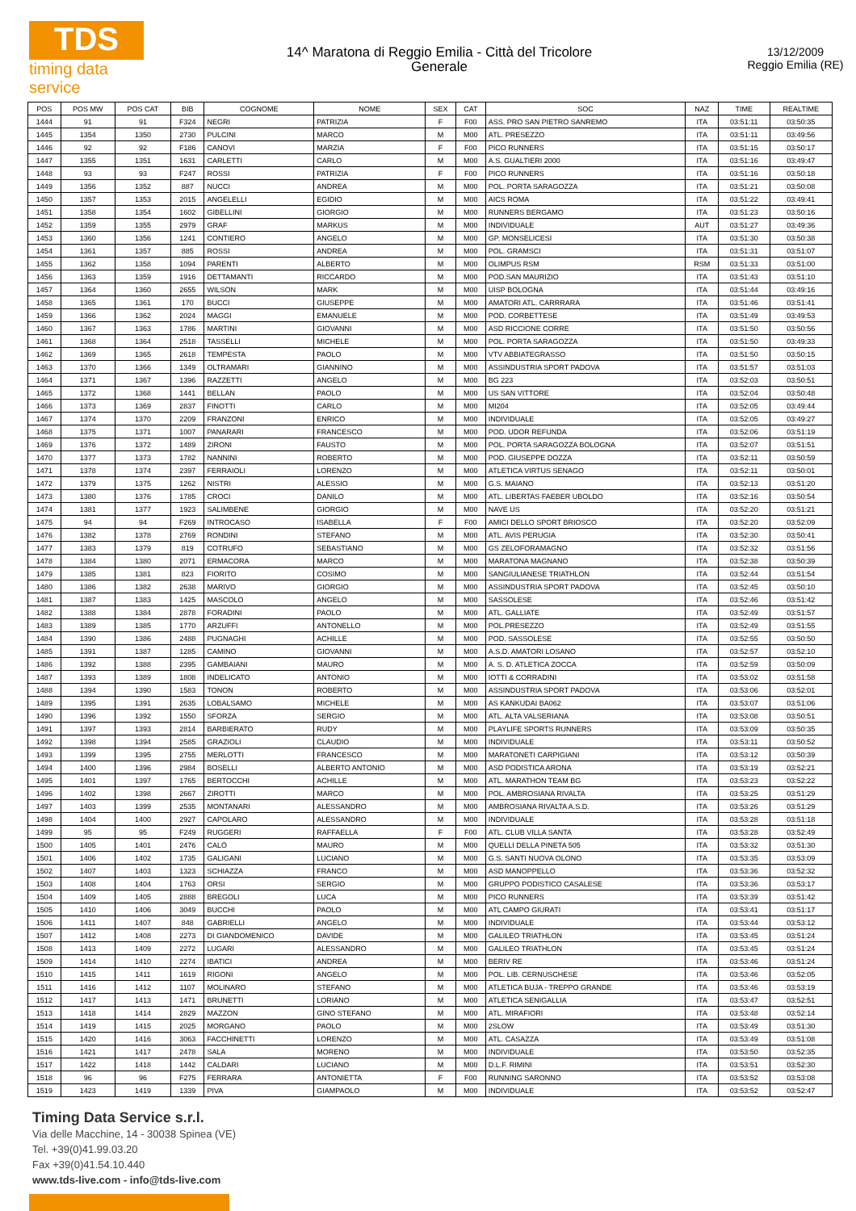TDS
timing data service
14^ Maratona di Reggio Emilia - Città del Tricolore
Generale
13/12/2009
Reggio Emilia (RE)
| POS | POS MW | POS CAT | BIB | COGNOME | NOME | SEX | CAT | SOC | NAZ | TIME | REALTIME |
| --- | --- | --- | --- | --- | --- | --- | --- | --- | --- | --- | --- |
| 1444 | 91 | 91 | F324 | NEGRI | PATRIZIA | F | F00 | ASS. PRO SAN PIETRO SANREMO | ITA | 03:51:11 | 03:50:35 |
| 1445 | 1354 | 1350 | 2730 | PULCINI | MARCO | M | M00 | ATL. PRESEZZO | ITA | 03:51:11 | 03:49:56 |
| 1446 | 92 | 92 | F186 | CANOVI | MARZIA | F | F00 | PICO RUNNERS | ITA | 03:51:15 | 03:50:17 |
| 1447 | 1355 | 1351 | 1631 | CARLETTI | CARLO | M | M00 | A.S. GUALTIERI 2000 | ITA | 03:51:16 | 03:49:47 |
| 1448 | 93 | 93 | F247 | ROSSI | PATRIZIA | F | F00 | PICO RUNNERS | ITA | 03:51:16 | 03:50:18 |
| 1449 | 1356 | 1352 | 887 | NUCCI | ANDREA | M | M00 | POL. PORTA SARAGOZZA | ITA | 03:51:21 | 03:50:08 |
| 1450 | 1357 | 1353 | 2015 | ANGELELLI | EGIDIO | M | M00 | AICS ROMA | ITA | 03:51:22 | 03:49:41 |
| 1451 | 1358 | 1354 | 1602 | GIBELLINI | GIORGIO | M | M00 | RUNNERS BERGAMO | ITA | 03:51:23 | 03:50:16 |
| 1452 | 1359 | 1355 | 2979 | GRAF | MARKUS | M | M00 | INDIVIDUALE | AUT | 03:51:27 | 03:49:36 |
| 1453 | 1360 | 1356 | 1241 | CONTIERO | ANGELO | M | M00 | GP. MONSELICESI | ITA | 03:51:30 | 03:50:38 |
| 1454 | 1361 | 1357 | 885 | ROSSI | ANDREA | M | M00 | POL. GRAMSCI | ITA | 03:51:31 | 03:51:07 |
| 1455 | 1362 | 1358 | 1094 | PARENTI | ALBERTO | M | M00 | OLIMPUS RSM | RSM | 03:51:33 | 03:51:00 |
| 1456 | 1363 | 1359 | 1916 | DETTAMANTI | RICCARDO | M | M00 | POD.SAN MAURIZIO | ITA | 03:51:43 | 03:51:10 |
| 1457 | 1364 | 1360 | 2655 | WILSON | MARK | M | M00 | UISP BOLOGNA | ITA | 03:51:44 | 03:49:16 |
| 1458 | 1365 | 1361 | 170 | BUCCI | GIUSEPPE | M | M00 | AMATORI ATL. CARRRARA | ITA | 03:51:46 | 03:51:41 |
| 1459 | 1366 | 1362 | 2024 | MAGGI | EMANUELE | M | M00 | POD. CORBETTESE | ITA | 03:51:49 | 03:49:53 |
| 1460 | 1367 | 1363 | 1786 | MARTINI | GIOVANNI | M | M00 | ASD RICCIONE CORRE | ITA | 03:51:50 | 03:50:56 |
| 1461 | 1368 | 1364 | 2518 | TASSELLI | MICHELE | M | M00 | POL. PORTA SARAGOZZA | ITA | 03:51:50 | 03:49:33 |
| 1462 | 1369 | 1365 | 2618 | TEMPESTA | PAOLO | M | M00 | VTV ABBIATEGRASSO | ITA | 03:51:50 | 03:50:15 |
| 1463 | 1370 | 1366 | 1349 | OLTRAMARI | GIANNINO | M | M00 | ASSINDUSTRIA SPORT PADOVA | ITA | 03:51:57 | 03:51:03 |
| 1464 | 1371 | 1367 | 1396 | RAZZETTI | ANGELO | M | M00 | BG 223 | ITA | 03:52:03 | 03:50:51 |
| 1465 | 1372 | 1368 | 1441 | BELLAN | PAOLO | M | M00 | US SAN VITTORE | ITA | 03:52:04 | 03:50:48 |
| 1466 | 1373 | 1369 | 2837 | FINOTTI | CARLO | M | M00 | MI204 | ITA | 03:52:05 | 03:49:44 |
| 1467 | 1374 | 1370 | 2209 | FRANZONI | ENRICO | M | M00 | INDIVIDUALE | ITA | 03:52:05 | 03:49:27 |
| 1468 | 1375 | 1371 | 1007 | PANARARI | FRANCESCO | M | M00 | POD. UDOR REFUNDA | ITA | 03:52:06 | 03:51:19 |
| 1469 | 1376 | 1372 | 1489 | ZIRONI | FAUSTO | M | M00 | POL. PORTA SARAGOZZA BOLOGNA | ITA | 03:52:07 | 03:51:51 |
| 1470 | 1377 | 1373 | 1782 | NANNINI | ROBERTO | M | M00 | POD. GIUSEPPE DOZZA | ITA | 03:52:11 | 03:50:59 |
| 1471 | 1378 | 1374 | 2397 | FERRAIOLI | LORENZO | M | M00 | ATLETICA VIRTUS SENAGO | ITA | 03:52:11 | 03:50:01 |
| 1472 | 1379 | 1375 | 1262 | NISTRI | ALESSIO | M | M00 | G.S. MAIANO | ITA | 03:52:13 | 03:51:20 |
| 1473 | 1380 | 1376 | 1785 | CROCI | DANILO | M | M00 | ATL. LIBERTAS FAEBER UBOLDO | ITA | 03:52:16 | 03:50:54 |
| 1474 | 1381 | 1377 | 1923 | SALIMBENE | GIORGIO | M | M00 | NAVE US | ITA | 03:52:20 | 03:51:21 |
| 1475 | 94 | 94 | F269 | INTROCASO | ISABELLA | F | F00 | AMICI DELLO SPORT BRIOSCO | ITA | 03:52:20 | 03:52:09 |
| 1476 | 1382 | 1378 | 2769 | RONDINI | STEFANO | M | M00 | ATL. AVIS PERUGIA | ITA | 03:52:30 | 03:50:41 |
| 1477 | 1383 | 1379 | 819 | COTRUFO | SEBASTIANO | M | M00 | GS ZELOFORAMAGNO | ITA | 03:52:32 | 03:51:56 |
| 1478 | 1384 | 1380 | 2071 | ERMACORA | MARCO | M | M00 | MARATONA MAGNANO | ITA | 03:52:38 | 03:50:39 |
| 1479 | 1385 | 1381 | 823 | FIORITO | COSIMO | M | M00 | SANGIULIANESE TRIATHLON | ITA | 03:52:44 | 03:51:54 |
| 1480 | 1386 | 1382 | 2638 | MARIVO | GIORGIO | M | M00 | ASSINDUSTRIA SPORT PADOVA | ITA | 03:52:45 | 03:50:10 |
| 1481 | 1387 | 1383 | 1425 | MASCOLO | ANGELO | M | M00 | SASSOLESE | ITA | 03:52:46 | 03:51:42 |
| 1482 | 1388 | 1384 | 2878 | FORADINI | PAOLO | M | M00 | ATL. GALLIATE | ITA | 03:52:49 | 03:51:57 |
| 1483 | 1389 | 1385 | 1770 | ARZUFFI | ANTONELLO | M | M00 | POL.PRESEZZO | ITA | 03:52:49 | 03:51:55 |
| 1484 | 1390 | 1386 | 2488 | PUGNAGHI | ACHILLE | M | M00 | POD. SASSOLESE | ITA | 03:52:55 | 03:50:50 |
| 1485 | 1391 | 1387 | 1285 | CAMINO | GIOVANNI | M | M00 | A.S.D. AMATORI LOSANO | ITA | 03:52:57 | 03:52:10 |
| 1486 | 1392 | 1388 | 2395 | GAMBAIANI | MAURO | M | M00 | A. S. D. ATLETICA ZOCCA | ITA | 03:52:59 | 03:50:09 |
| 1487 | 1393 | 1389 | 1808 | INDELICATO | ANTONIO | M | M00 | IOTTI & CORRADINI | ITA | 03:53:02 | 03:51:58 |
| 1488 | 1394 | 1390 | 1583 | TONON | ROBERTO | M | M00 | ASSINDUSTRIA SPORT PADOVA | ITA | 03:53:06 | 03:52:01 |
| 1489 | 1395 | 1391 | 2635 | LOBALSAMO | MICHELE | M | M00 | AS KANKUDAI BA062 | ITA | 03:53:07 | 03:51:06 |
| 1490 | 1396 | 1392 | 1550 | SFORZA | SERGIO | M | M00 | ATL. ALTA VALSERIANA | ITA | 03:53:08 | 03:50:51 |
| 1491 | 1397 | 1393 | 2814 | BARBIERATO | RUDY | M | M00 | PLAYLIFE SPORTS RUNNERS | ITA | 03:53:09 | 03:50:35 |
| 1492 | 1398 | 1394 | 2585 | GRAZIOLI | CLAUDIO | M | M00 | INDIVIDUALE | ITA | 03:53:11 | 03:50:52 |
| 1493 | 1399 | 1395 | 2755 | MERLOTTI | FRANCESCO | M | M00 | MARATONETI CARPIGIANI | ITA | 03:53:12 | 03:50:39 |
| 1494 | 1400 | 1396 | 2984 | BOSELLI | ALBERTO ANTONIO | M | M00 | ASD PODISTICA ARONA | ITA | 03:53:19 | 03:52:21 |
| 1495 | 1401 | 1397 | 1765 | BERTOCCHI | ACHILLE | M | M00 | ATL. MARATHON TEAM BG | ITA | 03:53:23 | 03:52:22 |
| 1496 | 1402 | 1398 | 2667 | ZIROTTI | MARCO | M | M00 | POL. AMBROSIANA RIVALTA | ITA | 03:53:25 | 03:51:29 |
| 1497 | 1403 | 1399 | 2535 | MONTANARI | ALESSANDRO | M | M00 | AMBROSIANA RIVALTA A.S.D. | ITA | 03:53:26 | 03:51:29 |
| 1498 | 1404 | 1400 | 2927 | CAPOLARO | ALESSANDRO | M | M00 | INDIVIDUALE | ITA | 03:53:28 | 03:51:18 |
| 1499 | 95 | 95 | F249 | RUGGERI | RAFFAELLA | F | F00 | ATL. CLUB VILLA SANTA | ITA | 03:53:28 | 03:52:49 |
| 1500 | 1405 | 1401 | 2476 | CALÒ | MAURO | M | M00 | QUELLI DELLA PINETA 505 | ITA | 03:53:32 | 03:51:30 |
| 1501 | 1406 | 1402 | 1735 | GALIGANI | LUCIANO | M | M00 | G.S. SANTI NUOVA OLONO | ITA | 03:53:35 | 03:53:09 |
| 1502 | 1407 | 1403 | 1323 | SCHIAZZA | FRANCO | M | M00 | ASD MANOPPELLO | ITA | 03:53:36 | 03:52:32 |
| 1503 | 1408 | 1404 | 1763 | ORSI | SERGIO | M | M00 | GRUPPO PODISTICO CASALESE | ITA | 03:53:36 | 03:53:17 |
| 1504 | 1409 | 1405 | 2888 | BREGOLI | LUCA | M | M00 | PICO RUNNERS | ITA | 03:53:39 | 03:51:42 |
| 1505 | 1410 | 1406 | 3049 | BUCCHI | PAOLO | M | M00 | ATL CAMPO GIURATI | ITA | 03:53:41 | 03:51:17 |
| 1506 | 1411 | 1407 | 848 | GABRIELLI | ANGELO | M | M00 | INDIVIDUALE | ITA | 03:53:44 | 03:53:12 |
| 1507 | 1412 | 1408 | 2273 | DI GIANDOMENICO | DAVIDE | M | M00 | GALILEO TRIATHLON | ITA | 03:53:45 | 03:51:24 |
| 1508 | 1413 | 1409 | 2272 | LUGARI | ALESSANDRO | M | M00 | GALILEO TRIATHLON | ITA | 03:53:45 | 03:51:24 |
| 1509 | 1414 | 1410 | 2274 | IBATICI | ANDREA | M | M00 | BERIV RE | ITA | 03:53:46 | 03:51:24 |
| 1510 | 1415 | 1411 | 1619 | RIGONI | ANGELO | M | M00 | POL. LIB. CERNUSCHESE | ITA | 03:53:46 | 03:52:05 |
| 1511 | 1416 | 1412 | 1107 | MOLINARO | STEFANO | M | M00 | ATLETICA BUJA - TREPPO GRANDE | ITA | 03:53:46 | 03:53:19 |
| 1512 | 1417 | 1413 | 1471 | BRUNETTI | LORIANO | M | M00 | ATLETICA SENIGALLIA | ITA | 03:53:47 | 03:52:51 |
| 1513 | 1418 | 1414 | 2829 | MAZZON | GINO STEFANO | M | M00 | ATL. MIRAFIORI | ITA | 03:53:48 | 03:52:14 |
| 1514 | 1419 | 1415 | 2025 | MORGANO | PAOLO | M | M00 | 2SLOW | ITA | 03:53:49 | 03:51:30 |
| 1515 | 1420 | 1416 | 3063 | FACCHINETTI | LORENZO | M | M00 | ATL. CASAZZA | ITA | 03:53:49 | 03:51:08 |
| 1516 | 1421 | 1417 | 2478 | SALA | MORENO | M | M00 | INDIVIDUALE | ITA | 03:53:50 | 03:52:35 |
| 1517 | 1422 | 1418 | 1442 | CALDARI | LUCIANO | M | M00 | D.L.F. RIMINI | ITA | 03:53:51 | 03:52:30 |
| 1518 | 96 | 96 | F275 | FERRARA | ANTONIETTA | F | F00 | RUNNING SARONNO | ITA | 03:53:52 | 03:53:08 |
| 1519 | 1423 | 1419 | 1339 | PIVA | GIAMPAOLO | M | M00 | INDIVIDUALE | ITA | 03:53:52 | 03:52:47 |
Timing Data Service s.r.l.
Via delle Macchine, 14 - 30038 Spinea (VE)
Tel. +39(0)41.99.03.20
Fax +39(0)41.54.10.440
www.tds-live.com - info@tds-live.com